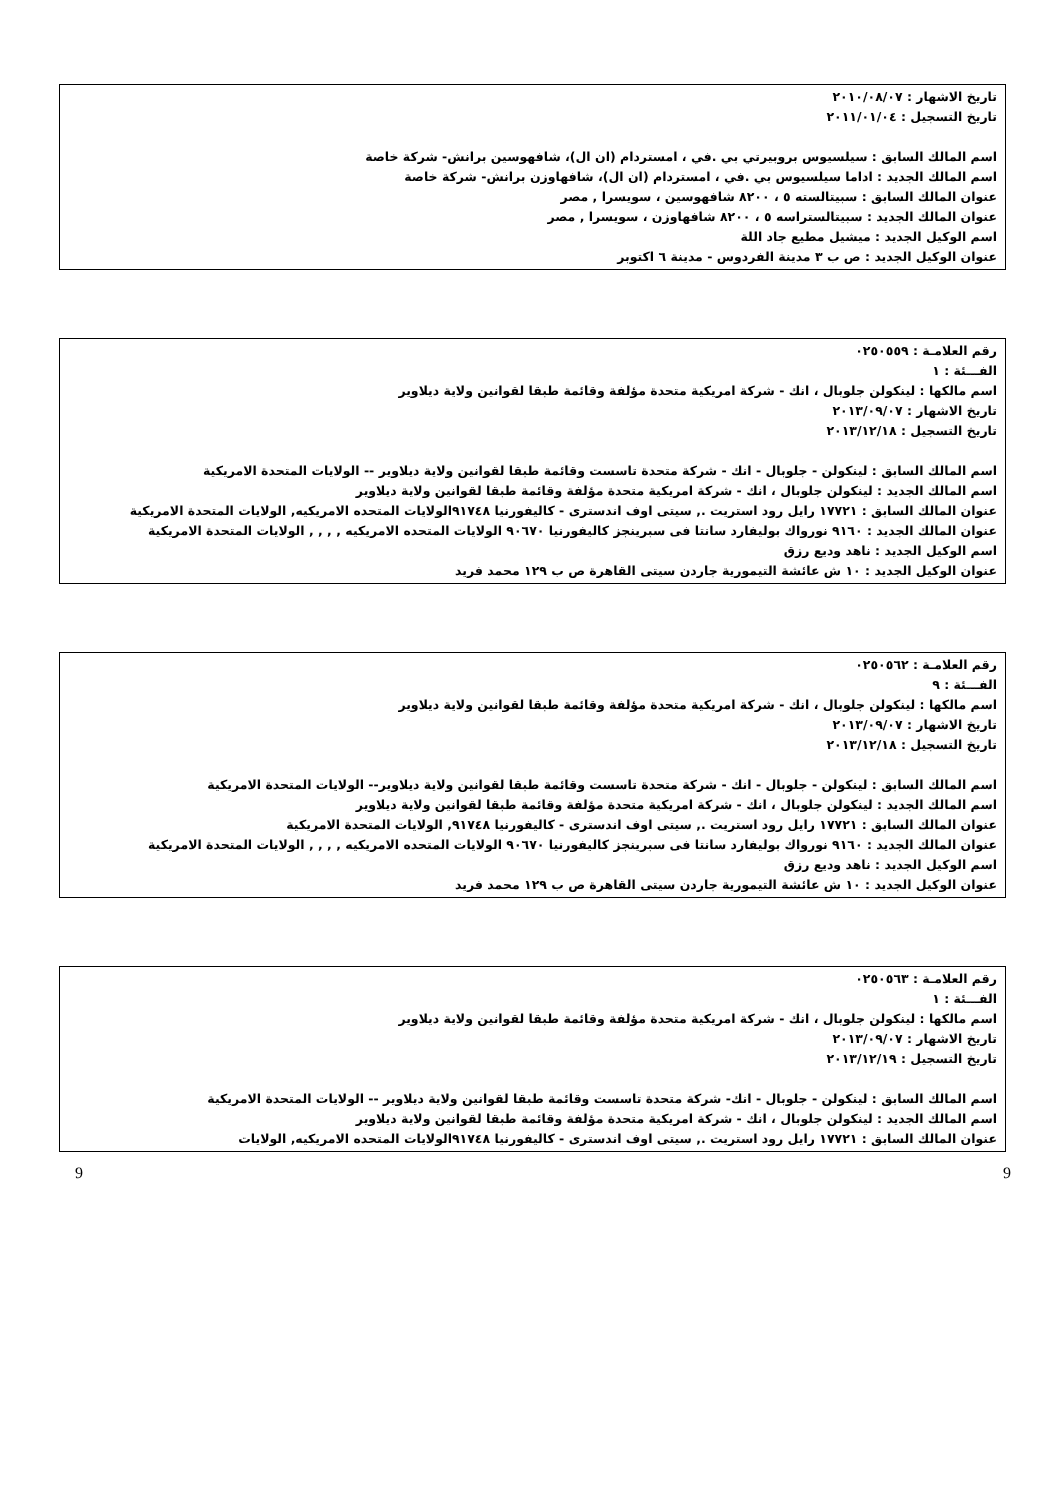تاريخ الاشهار : ٢٠١٠/٠٨/٠٧
تاريخ التسجيل : ٢٠١١/٠١/٠٤
اسم المالك السابق : سيلسيوس بروبيرتي بي .في ، امستردام (ان ال)، شافهوسين برانش- شركة خاصة
اسم المالك الجديد : اداما سيلسيوس بي .في ، امستردام (ان ال)، شافهاوزن برانش- شركة خاصة
عنوان المالك السابق : سبيتالسته ٥ ، ٨٢٠٠ شافهوسين ، سويسرا , مصر
عنوان المالك الجديد : سبيتالستراسه ٥ ، ٨٢٠٠ شافهاوزن ، سويسرا , مصر
اسم الوكيل الجديد : ميشيل مطيع جاد اللة
عنوان الوكيل الجديد : ص ب ٣ مدينة الفردوس - مدينة ٦ اكتوبر
رقم العلامـة : ٠٢٥٠٥٥٩
الفـــئة : ١
اسم مالكها : لينكولن جلوبال ، انك - شركة امريكية متحدة مؤلفة وقائمة طبقا لقوانين ولاية ديلاوير
تاريخ الاشهار : ٢٠١٣/٠٩/٠٧
تاريخ التسجيل : ٢٠١٣/١٢/١٨
اسم المالك السابق : لينكولن - جلوبال - انك - شركة متحدة تاسست وقائمة طبقا لقوانين ولاية ديلاوير -- الولايات المتحدة الامريكية
اسم المالك الجديد : لينكولن جلوبال ، انك - شركة امريكية متحدة مؤلفة وقائمة طبقا لقوانين ولاية ديلاوير
عنوان المالك السابق : ١٧٧٢١ رايل رود استريت ., سيتى اوف اندسترى - كاليفورنيا ٩١٧٤٨الولايات المتحده الامريكيه, الولايات المتحدة الامريكية
عنوان المالك الجديد : ٩١٦٠ نورواك بوليفارد سانتا فى سبرينجز كاليفورنيا ٩٠٦٧٠ الولايات المتحده الامريكيه , , , , الولايات المتحدة الامريكية
اسم الوكيل الجديد : ناهد وديع رزق
عنوان الوكيل الجديد : ١٠ ش عائشة التيمورية جاردن سيتى القاهرة ص ب ١٢٩ محمد فريد
رقم العلامـة : ٠٢٥٠٥٦٢
الفـــئة : ٩
اسم مالكها : لينكولن جلوبال ، انك - شركة امريكية متحدة مؤلفة وقائمة طبقا لقوانين ولاية ديلاوير
تاريخ الاشهار : ٢٠١٣/٠٩/٠٧
تاريخ التسجيل : ٢٠١٣/١٢/١٨
اسم المالك السابق : لينكولن - جلوبال - انك - شركة متحدة تاسست وقائمة طبقا لقوانين ولاية ديلاوير-- الولايات المتحدة الامريكية
اسم المالك الجديد : لينكولن جلوبال ، انك - شركة امريكية متحدة مؤلفة وقائمة طبقا لقوانين ولاية ديلاوير
عنوان المالك السابق : ١٧٧٢١ رايل رود استريت ., سيتى اوف اندسترى - كاليفورنيا ٩١٧٤٨, الولايات المتحدة الامريكية
عنوان المالك الجديد : ٩١٦٠ نورواك بوليفارد سانتا فى سبرينجز كاليفورنيا ٩٠٦٧٠ الولايات المتحده الامريكيه , , , , الولايات المتحدة الامريكية
اسم الوكيل الجديد : ناهد وديع رزق
عنوان الوكيل الجديد : ١٠ ش عائشة التيمورية جاردن سيتى القاهرة ص ب ١٢٩ محمد فريد
رقم العلامـة : ٠٢٥٠٥٦٣
الفـــئة : ١
اسم مالكها : لينكولن جلوبال ، انك - شركة امريكية متحدة مؤلفة وقائمة طبقا لقوانين ولاية ديلاوير
تاريخ الاشهار : ٢٠١٣/٠٩/٠٧
تاريخ التسجيل : ٢٠١٣/١٢/١٩
اسم المالك السابق : لينكولن - جلوبال - انك- شركة متحدة تاسست وقائمة طبقا لقوانين ولاية ديلاوير -- الولايات المتحدة الامريكية
اسم المالك الجديد : لينكولن جلوبال ، انك - شركة امريكية متحدة مؤلفة وقائمة طبقا لقوانين ولاية ديلاوير
عنوان المالك السابق : ١٧٧٢١ رايل رود استريت ., سيتى اوف اندسترى - كاليفورنيا ٩١٧٤٨الولايات المتحده الامريكيه, الولايات
9 9